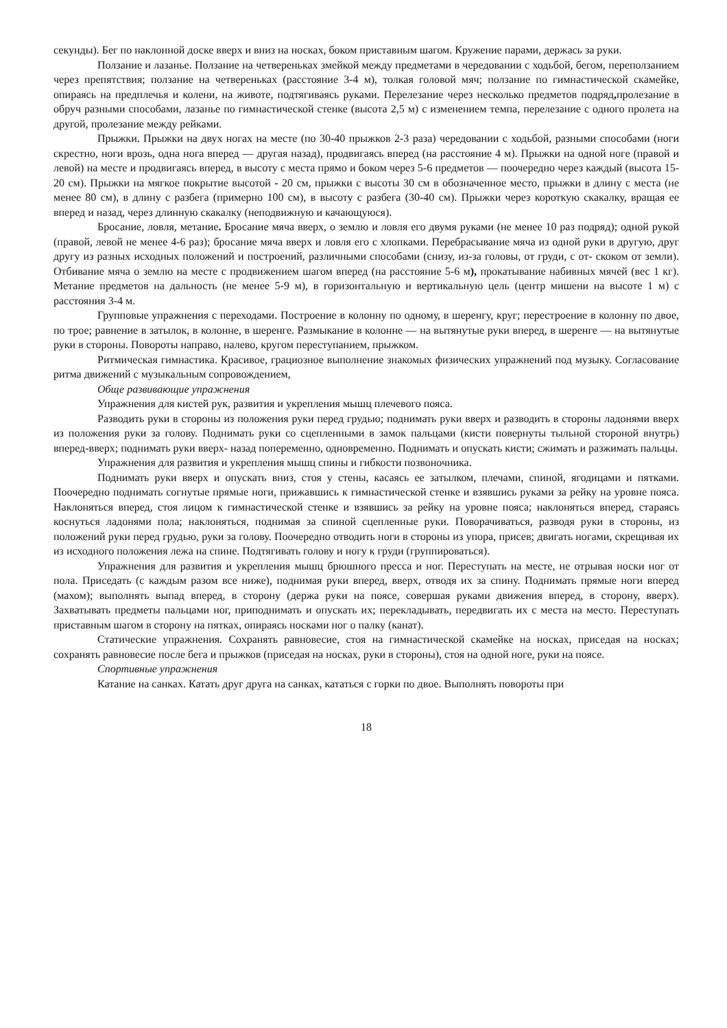секунды). Бег по наклонной доске вверх и вниз на носках, боком приставным шагом. Кружение парами, держась за руки.
Ползание и лазанье. Ползание на четвереньках змейкой между предметами в чередовании с ходьбой, бегом, переползанием через препятствия; ползание на четвереньках (расстояние 3-4 м), толкая головой мяч; ползание по гимнастической скамейке, опираясь на предплечья и колени, на животе, подтягиваясь руками. Перелезание через несколько предметов подряд, пролезание в обруч разными способами, лазанье по гимнастической стенке (высота 2,5 м) с изменением темпа, перелезание с одного пролета на другой, пролезание между рейками.
Прыжки. Прыжки на двух ногах на месте (по 30-40 прыжков 2-3 раза) чередовании с ходьбой, разными способами (ноги скрестно, ноги врозь, одна нога вперед — другая назад), продвигаясь вперед (на расстояние 4 м). Прыжки на одной ноге (правой и левой) на месте и продвигаясь вперед, в высоту с места прямо и боком через 5-6 предметов — поочередно через каждый (высота 15-20 см). Прыжки на мягкое покрытие высотой - 20 см, прыжки с высоты 30 см в обозначенное место, прыжки в длину с места (не менее 80 см), в длину с разбега (примерно 100 см), в высоту с разбега (30-40 см). Прыжки через короткую скакалку, вращая ее вперед и назад, через длинную скакалку (неподвижную и качающуюся).
Бросание, ловля, метание. Бросание мяча вверх, о землю и ловля его двумя руками (не менее 10 раз подряд); одной рукой (правой, левой не менее 4-6 раз); бросание мяча вверх и ловля его с хлопками. Перебрасывание мяча из одной руки в другую, друг другу из разных исходных положений и построений, различными способами (снизу, из-за головы, от груди, с от- скоком от земли). Отбивание мяча о землю на месте с продвижением шагом вперед (на расстояние 5-6 м), прокатывание набивных мячей (вес 1 кг). Метание предметов на дальность (не менее 5-9 м), в горизонтальную и вертикальную цель (центр мишени на высоте 1 м) с расстояния 3-4 м.
Групповые упражнения с переходами. Построение в колонну по одному, в шеренгу, круг; перестроение в колонну по двое, по трое; равнение в затылок, в колонне, в шеренге. Размыкание в колонне — на вытянутые руки вперед, в шеренге — на вытянутые руки в стороны. Повороты направо, налево, кругом переступанием, прыжком.
Ритмическая гимнастика. Красивое, грациозное выполнение знакомых физических упражнений под музыку. Согласование ритма движений с музыкальным сопровождением,
Обще развивающие упражнения
Упражнения для кистей рук, развития и укрепления мышц плечевого пояса.
Разводить руки в стороны из положения руки перед грудью; поднимать руки вверх и разводить в стороны ладонями вверх из положения руки за голову. Поднимать руки со сцепленными в замок пальцами (кисти повернуты тыльной стороной внутрь) вперед-вверх; поднимать руки вверх- назад попеременно, одновременно. Поднимать и опускать кисти; сжимать и разжимать пальцы.
Упражнения для развития и укрепления мышц спины и гибкости позвоночника.
Поднимать руки вверх и опускать вниз, стоя у стены, касаясь ее затылком, плечами, спиной, ягодицами и пятками. Поочередно поднимать согнутые прямые ноги, прижавшись к гимнастической стенке и взявшись руками за рейку на уровне пояса. Наклоняться вперед, стоя лицом к гимнастической стенке и взявшись за рейку на уровне пояса; наклоняться вперед, стараясь коснуться ладонями пола; наклоняться, поднимая за спиной сцепленные руки. Поворачиваться, разводя руки в стороны, из положений руки перед грудью, руки за голову. Поочередно отводить ноги в стороны из упора, присев; двигать ногами, скрещивая их из исходного положения лежа на спине. Подтягивать голову и ногу к груди (группироваться).
Упражнения для развития и укрепления мышц брюшного пресса и ног. Переступать на месте, не отрывая носки ног от пола. Приседать (с каждым разом все ниже), поднимая руки вперед, вверх, отводя их за спину. Поднимать прямые ноги вперед (махом); выполнять выпад вперед, в сторону (держа руки на поясе, совершая руками движения вперед, в сторону, вверх). Захватывать предметы пальцами ног, приподнимать и опускать их; перекладывать, передвигать их с места на место. Переступать приставным шагом в сторону на пятках, опираясь носками ног о палку (канат).
Статические упражнения. Сохранять равновесие, стоя на гимнастической скамейке на носках, приседая на носках; сохранять равновесие после бега и прыжков (приседая на носках, руки в стороны), стоя на одной ноге, руки на поясе.
Спортивные упражнения
Катание на санках. Катать друг друга на санках, кататься с горки по двое. Выполнять повороты при
18